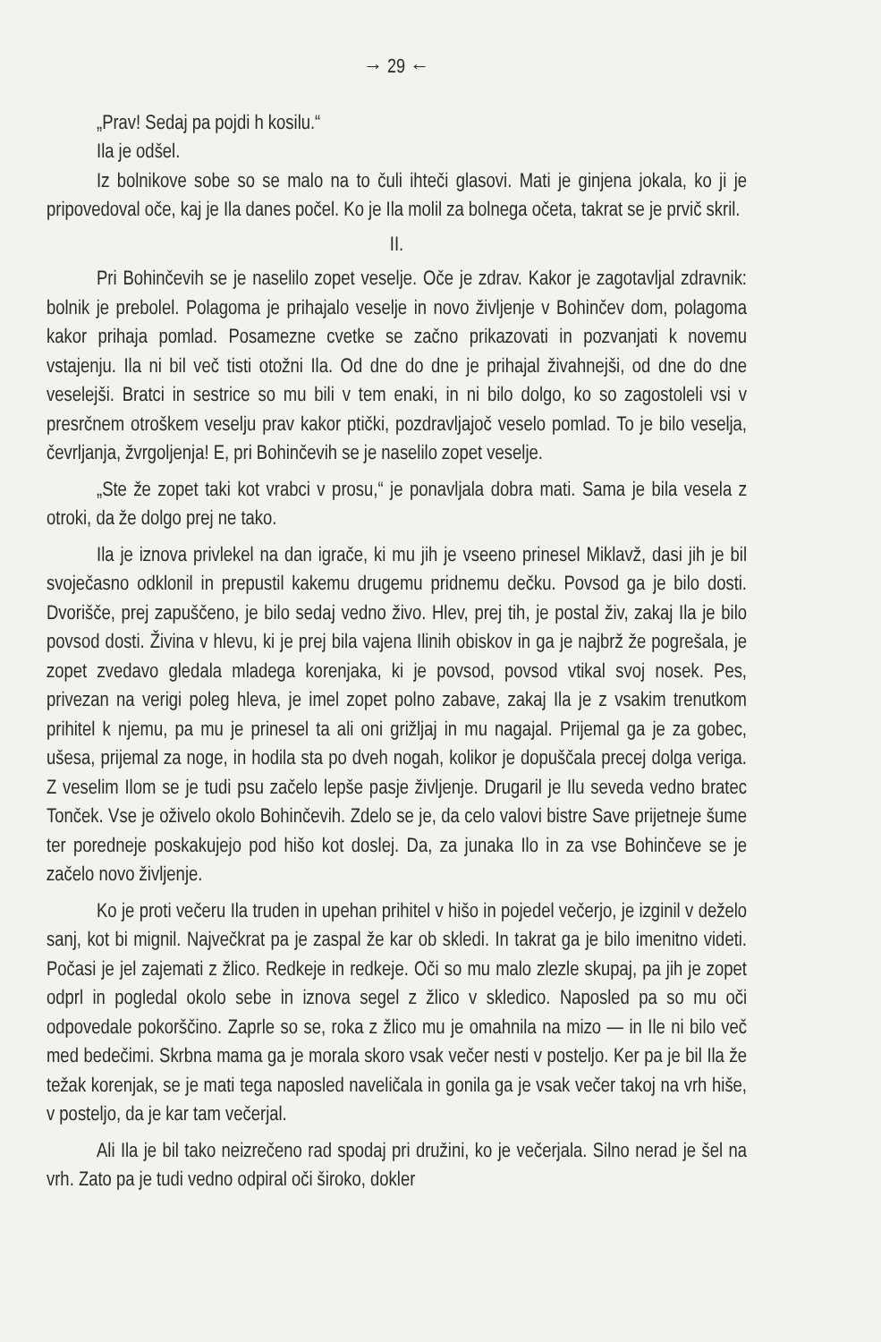→ 29 ←
„Prav! Sedaj pa pojdi h kosilu.“
Ila je odšel.
Iz bolnikove sobe so se malo na to čuli ihteči glasovi. Mati je ginjena jokala, ko ji je pripovedoval oče, kaj je Ila danes počel. Ko je Ila molil za bolnega očeta, takrat se je prvič skril.
II.
Pri Bohinčevih se je naselilo zopet veselje. Oče je zdrav. Kakor je zagotavljal zdravnik: bolnik je prebolel. Polagoma je prihajalo veselje in novo življenje v Bohinčev dom, polagoma kakor prihaja pomlad. Posamezne cvetke se začno prikazovati in pozvanjati k novemu vstajenju. Ila ni bil več tisti otožni Ila. Od dne do dne je prihajal živahnejši, od dne do dne veselejši. Bratci in sestrice so mu bili v tem enaki, in ni bilo dolgo, ko so zagostoleli vsi v presrčnem otroškem veselju prav kakor ptički, pozdravljajoč veselo pomlad. To je bilo veselja, čevrljanja, žvrgoljenja! E, pri Bohinčevih se je naselilo zopet veselje.
„Ste že zopet taki kot vrabci v prosu,“ je ponavljala dobra mati. Sama je bila vesela z otroki, da že dolgo prej ne tako.
Ila je iznova privlekel na dan igrače, ki mu jih je vseeno prinesel Miklavž, dasi jih je bil svoječasno odklonil in prepustil kakemu drugemu pridnemu dečku. Povsod ga je bilo dosti. Dvorišče, prej zapuščeno, je bilo sedaj vedno živo. Hlev, prej tih, je postal živ, zakaj Ila je bilo povsod dosti. Živina v hlevu, ki je prej bila vajena Ilinih obiskov in ga je najbrž že pogrešala, je zopet zvedavo gledala mladega korenjaka, ki je povsod, povsod vtikal svoj nosek. Pes, privezan na verigi poleg hleva, je imel zopet polno zabave, zakaj Ila je z vsakim trenutkom prihitel k njemu, pa mu je prinesel ta ali oni grižljaj in mu nagajal. Prijemal ga je za gobec, ušesa, prijemal za noge, in hodila sta po dveh nogah, kolikor je dopuščala precej dolga veriga. Z veselim Ilom se je tudi psu začelo lepše pasje življenje. Drugaril je Ilu seveda vedno bratec Tonček. Vse je oživelo okolo Bohinčevih. Zdelo se je, da celo valovi bistre Save prijetneje šume ter poredneje poskakujejo pod hišo kot doslej. Da, za junaka Ilo in za vse Bohinčeve se je začelo novo življenje.
Ko je proti večeru Ila truden in upehan prihitel v hišo in pojedel večerjo, je izginil v deželo sanj, kot bi mignil. Največkrat pa je zaspal že kar ob skledi. In takrat ga je bilo imenitno videti. Počasi je jel zajemati z žlico. Redkeje in redkeje. Oči so mu malo zlezle skupaj, pa jih je zopet odprl in pogledal okolo sebe in iznova segel z žlico v skledico. Naposled pa so mu oči odpovedale pokorščino. Zaprle so se, roka z žlico mu je omahnila na mizo — in Ile ni bilo več med bedečimi. Skrbna mama ga je morala skoro vsak večer nesti v posteljo. Ker pa je bil Ila že težak korenjak, se je mati tega naposled naveličala in gonila ga je vsak večer takoj na vrh hiše, v posteljo, da je kar tam večerjal.
Ali Ila je bil tako neizrečeno rad spodaj pri družini, ko je večerjala. Silno nerad je šel na vrh. Zato pa je tudi vedno odpiral oči široko, dokler